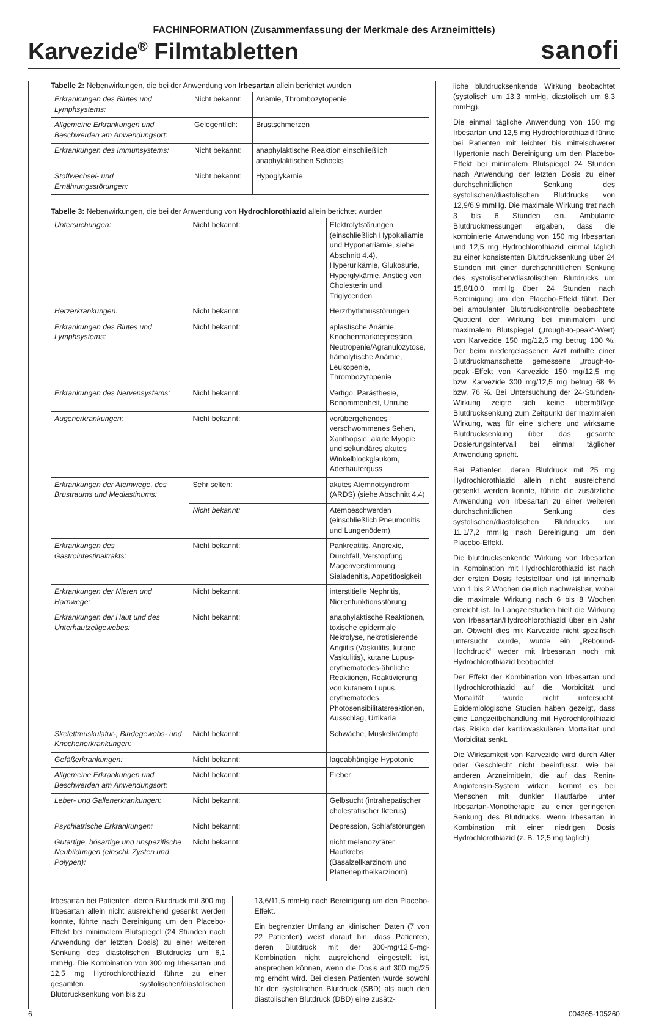FACHINFORMATION (Zusammenfassung der Merkmale des Arzneimittels)
Karvezide<sup>®</sup> Filmtabletten
sanofi
Tabelle 2: Nebenwirkungen, die bei der Anwendung von Irbesartan allein berichtet wurden
| Erkrankungen des Blutes und Lymphsystems: | Nicht bekannt: | Anämie, Thrombozytopenie |
| Allgemeine Erkrankungen und Beschwerden am Anwendungsort: | Gelegentlich: | Brustschmerzen |
| Erkrankungen des Immunsystems: | Nicht bekannt: | anaphylaktische Reaktion einschließlich anaphylaktischen Schocks |
| Stoffwechsel- und Ernährungsstörungen: | Nicht bekannt: | Hypoglykämie |
Tabelle 3: Nebenwirkungen, die bei der Anwendung von Hydrochlorothiazid allein berichtet wurden
| Untersuchungen: | Nicht bekannt: | Elektrolytstörungen (einschließlich Hypokaliämie und Hyponatriämie, siehe Abschnitt 4.4), Hyperurikämie, Glukosurie, Hyperglykämie, Anstieg von Cholesterin und Triglyceriden |
| Herzerkrankungen: | Nicht bekannt: | Herzrhythmusstörungen |
| Erkrankungen des Blutes und Lymphsystems: | Nicht bekannt: | aplastische Anämie, Knochenmarkdepression, Neutropenie/Agranulozytose, hämolytische Anämie, Leukopenie, Thrombozytopenie |
| Erkrankungen des Nervensystems: | Nicht bekannt: | Vertigo, Parästhesie, Benommenheit, Unruhe |
| Augenerkrankungen: | Nicht bekannt: | vorübergehendes verschwommenes Sehen, Xanthopsie, akute Myopie und sekundäres akutes Winkelblockglaukom, Aderhauterguss |
| Erkrankungen der Atemwege, des Brustraums und Mediastinums: | Sehr selten: | akutes Atemnotsyndrom (ARDS) (siehe Abschnitt 4.4) |
| | Nicht bekannt: | Atembeschwerden (einschließlich Pneumonitis und Lungenödem) |
| Erkrankungen des Gastrointestinaltrakts: | Nicht bekannt: | Pankreatitis, Anorexie, Durchfall, Verstopfung, Magenverstimmung, Sialadenitis, Appetitlosigkeit |
| Erkrankungen der Nieren und Harnwege: | Nicht bekannt: | interstitielle Nephritis, Nierenfunktionsstörung |
| Erkrankungen der Haut und des Unterhautzellgewebes: | Nicht bekannt: | anaphylaktische Reaktionen, toxische epidermale Nekrolyse, nekrotisierende Angiitis (Vaskulitis, kutane Vaskulitis), kutane Lupus-erythematodes-ähnliche Reaktionen, Reaktivierung von kutanem Lupus erythematodes, Photosensibilitätsreaktionen, Ausschlag, Urtikaria |
| Skelettmuskulatur-, Bindegewebs- und Knochenerkrankungen: | Nicht bekannt: | Schwäche, Muskelkrämpfe |
| Gefäßerkrankungen: | Nicht bekannt: | lageabhängige Hypotonie |
| Allgemeine Erkrankungen und Beschwerden am Anwendungsort: | Nicht bekannt: | Fieber |
| Leber- und Gallenerkrankungen: | Nicht bekannt: | Gelbsucht (intrahepatischer cholestatischer Ikterus) |
| Psychiatrische Erkrankungen: | Nicht bekannt: | Depression, Schlafstörungen |
| Gutartige, bösartige und unspezifische Neubildungen (einschl. Zysten und Polypen): | Nicht bekannt: | nicht melanozytärer Hautkrebs (Basalzellkarzinom und Plattenepithelkarzinom) |
Irbesartan bei Patienten, deren Blutdruck mit 300 mg Irbesartan allein nicht ausreichend gesenkt werden konnte, führte nach Bereinigung um den Placebo-Effekt bei minimalem Blutspiegel (24 Stunden nach Anwendung der letzten Dosis) zu einer weiteren Senkung des diastolischen Blutdrucks um 6,1 mmHg. Die Kombination von 300 mg Irbesartan und 12,5 mg Hydrochlorothiazid führte zu einer gesamten systolischen/diastolischen Blutdrucksenkung von bis zu
13,6/11,5 mmHg nach Bereinigung um den Placebo-Effekt.
Ein begrenzter Umfang an klinischen Daten (7 von 22 Patienten) weist darauf hin, dass Patienten, deren Blutdruck mit der 300-mg/12,5-mg-Kombination nicht ausreichend eingestellt ist, ansprechen können, wenn die Dosis auf 300 mg/25 mg erhöht wird. Bei diesen Patienten wurde sowohl für den systolischen Blutdruck (SBD) als auch den diastolischen Blutdruck (DBD) eine zusätz-
liche blutdrucksenkende Wirkung beobachtet (systolisch um 13,3 mmHg, diastolisch um 8,3 mmHg).
Die einmal tägliche Anwendung von 150 mg Irbesartan und 12,5 mg Hydrochlorothiazid führte bei Patienten mit leichter bis mittelschwerer Hypertonie nach Bereinigung um den Placebo-Effekt bei minimalem Blutspiegel 24 Stunden nach Anwendung der letzten Dosis zu einer durchschnittlichen Senkung des systolischen/diastolischen Blutdrucks von 12,9/6,9 mmHg. Die maximale Wirkung trat nach 3 bis 6 Stunden ein. Ambulante Blutdruckmessungen ergaben, dass die kombinierte Anwendung von 150 mg Irbesartan und 12,5 mg Hydrochlorothiazid einmal täglich zu einer konsistenten Blutdrucksenkung über 24 Stunden mit einer durchschnittlichen Senkung des systolischen/diastolischen Blutdrucks um 15,8/10,0 mmHg über 24 Stunden nach Bereinigung um den Placebo-Effekt führt. Der bei ambulanter Blutdruckkontrolle beobachtete Quotient der Wirkung bei minimalem und maximalem Blutspiegel („trough-to-peak“-Wert) von Karvezide 150 mg/12,5 mg betrug 100 %. Der beim niedergelassenen Arzt mithilfe einer Blutdruckmanschette gemessene „trough-to-peak“-Effekt von Karvezide 150 mg/12,5 mg bzw. Karvezide 300 mg/12,5 mg betrug 68 % bzw. 76 %. Bei Untersuchung der 24-Stunden-Wirkung zeigte sich keine übermäßige Blutdrucksenkung zum Zeitpunkt der maximalen Wirkung, was für eine sichere und wirksame Blutdrucksenkung über das gesamte Dosierungsintervall bei einmal täglicher Anwendung spricht.
Bei Patienten, deren Blutdruck mit 25 mg Hydrochlorothiazid allein nicht ausreichend gesenkt werden konnte, führte die zusätzliche Anwendung von Irbesartan zu einer weiteren durchschnittlichen Senkung des systolischen/diastolischen Blutdrucks um 11,1/7,2 mmHg nach Bereinigung um den Placebo-Effekt.
Die blutdrucksenkende Wirkung von Irbesartan in Kombination mit Hydrochlorothiazid ist nach der ersten Dosis feststellbar und ist innerhalb von 1 bis 2 Wochen deutlich nachweisbar, wobei die maximale Wirkung nach 6 bis 8 Wochen erreicht ist. In Langzeitstudien hielt die Wirkung von Irbesartan/Hydrochlorothiazid über ein Jahr an. Obwohl dies mit Karvezide nicht spezifisch untersucht wurde, wurde ein „Rebound-Hochdruck“ weder mit Irbesartan noch mit Hydrochlorothiazid beobachtet.
Der Effekt der Kombination von Irbesartan und Hydrochlorothiazid auf die Morbidität und Mortalität wurde nicht untersucht. Epidemiologische Studien haben gezeigt, dass eine Langzeitbehandlung mit Hydrochlorothiazid das Risiko der kardiovaskulären Mortalität und Morbidität senkt.
Die Wirksamkeit von Karvezide wird durch Alter oder Geschlecht nicht beeinflusst. Wie bei anderen Arzneimitteln, die auf das Renin-Angiotensin-System wirken, kommt es bei Menschen mit dunkler Hautfarbe unter Irbesartan-Monotherapie zu einer geringeren Senkung des Blutdrucks. Wenn Irbesartan in Kombination mit einer niedrigen Dosis Hydrochlorothiazid (z. B. 12,5 mg täglich)
6 004365-105260